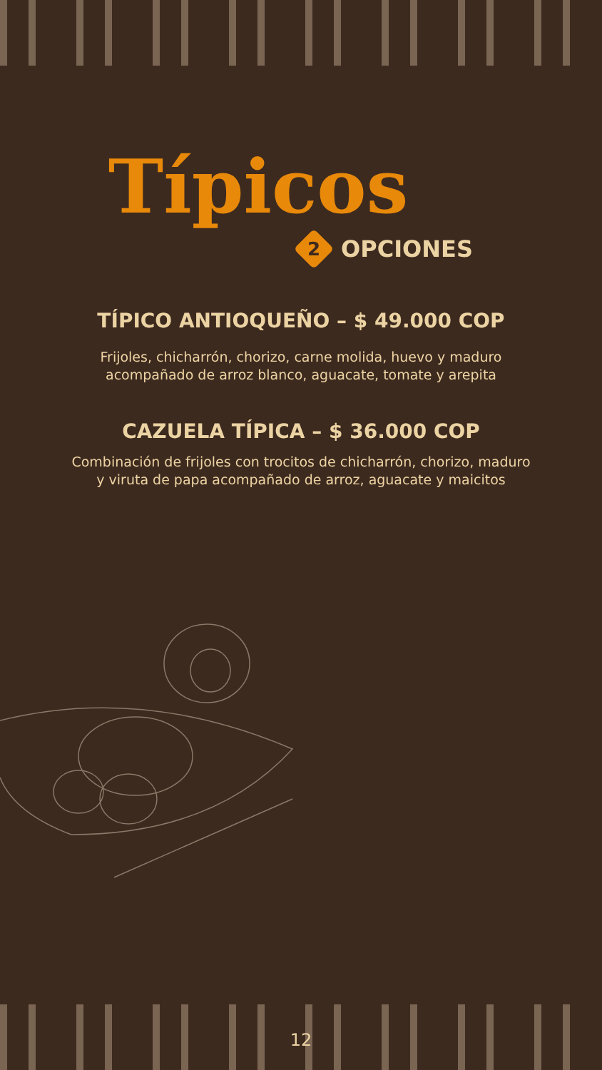Típicos
2
OPCIONES
TÍPICO ANTIOQUEÑO – $ 49.000 COP
Frijoles, chicharrón, chorizo, carne molida, huevo y maduro
acompañado de arroz blanco, aguacate, tomate y arepita
CAZUELA TÍPICA – $ 36.000 COP
Combinación de frijoles con trocitos de chicharrón, chorizo, maduro
y viruta de papa acompañado de arroz, aguacate y maicitos
12